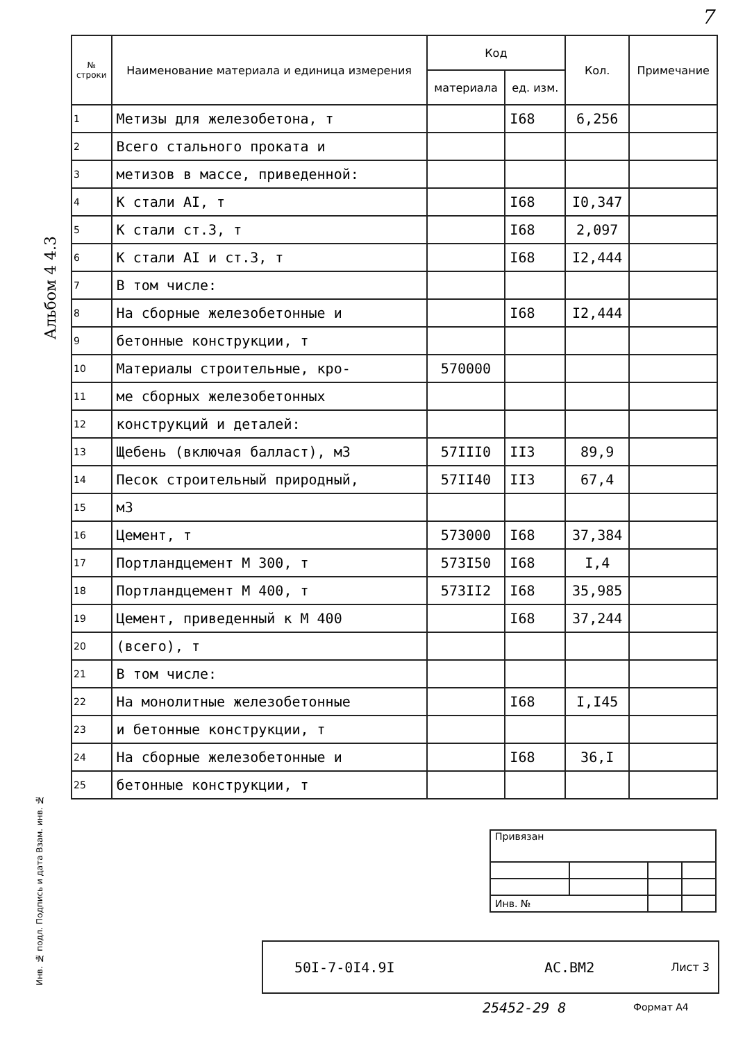7
Альбом 4 4.3
| № строки | Наименование материала и единица измерения | Код | | Кол. | Примечание |
| --- | --- | --- | --- | --- | --- |
| | | материала | ед. изм. | | |
| 1 | Метизы для железобетона, т | | I68 | 6,256 | |
| 2 | Всего стального проката и | | | | |
| 3 | метизов в массе, приведенной: | | | | |
| 4 | К стали AI, т | | I68 | I0,347 | |
| 5 | К стали ст.3, т | | I68 | 2,097 | |
| 6 | К стали AI и ст.3, т | | I68 | I2,444 | |
| 7 | В том числе: | | | | |
| 8 | На сборные железобетонные и | | I68 | I2,444 | |
| 9 | бетонные конструкции, т | | | | |
| 10 | Материалы строительные, кро- | 570000 | | | |
| 11 | ме сборных железобетонных | | | | |
| 12 | конструкций и деталей: | | | | |
| 13 | Щебень (включая балласт), м3 | 57III0 | II3 | 89,9 | |
| 14 | Песок строительный природный, | 57II40 | II3 | 67,4 | |
| 15 | м3 | | | | |
| 16 | Цемент, т | 573000 | I68 | 37,384 | |
| 17 | Портландцемент М 300, т | 573I50 | I68 | I,4 | |
| 18 | Портландцемент М 400, т | 573II2 | I68 | 35,985 | |
| 19 | Цемент, приведенный к М 400 | | I68 | 37,244 | |
| 20 | (всего), т | | | | |
| 21 | В том числе: | | | | |
| 22 | На монолитные железобетонные | | I68 | I,I45 | |
| 23 | и бетонные конструкции, т | | | | |
| 24 | На сборные железобетонные и | | I68 | 36,I | |
| 25 | бетонные конструкции, т | | | | |
| Привязан | | | |
| Инв. № | | | |
50I-7-0I4.9I АС.ВМ2 Лист 3
Инв. № подл. Подпись и дата Взам. инв. №
25452-29 8 Формат А4